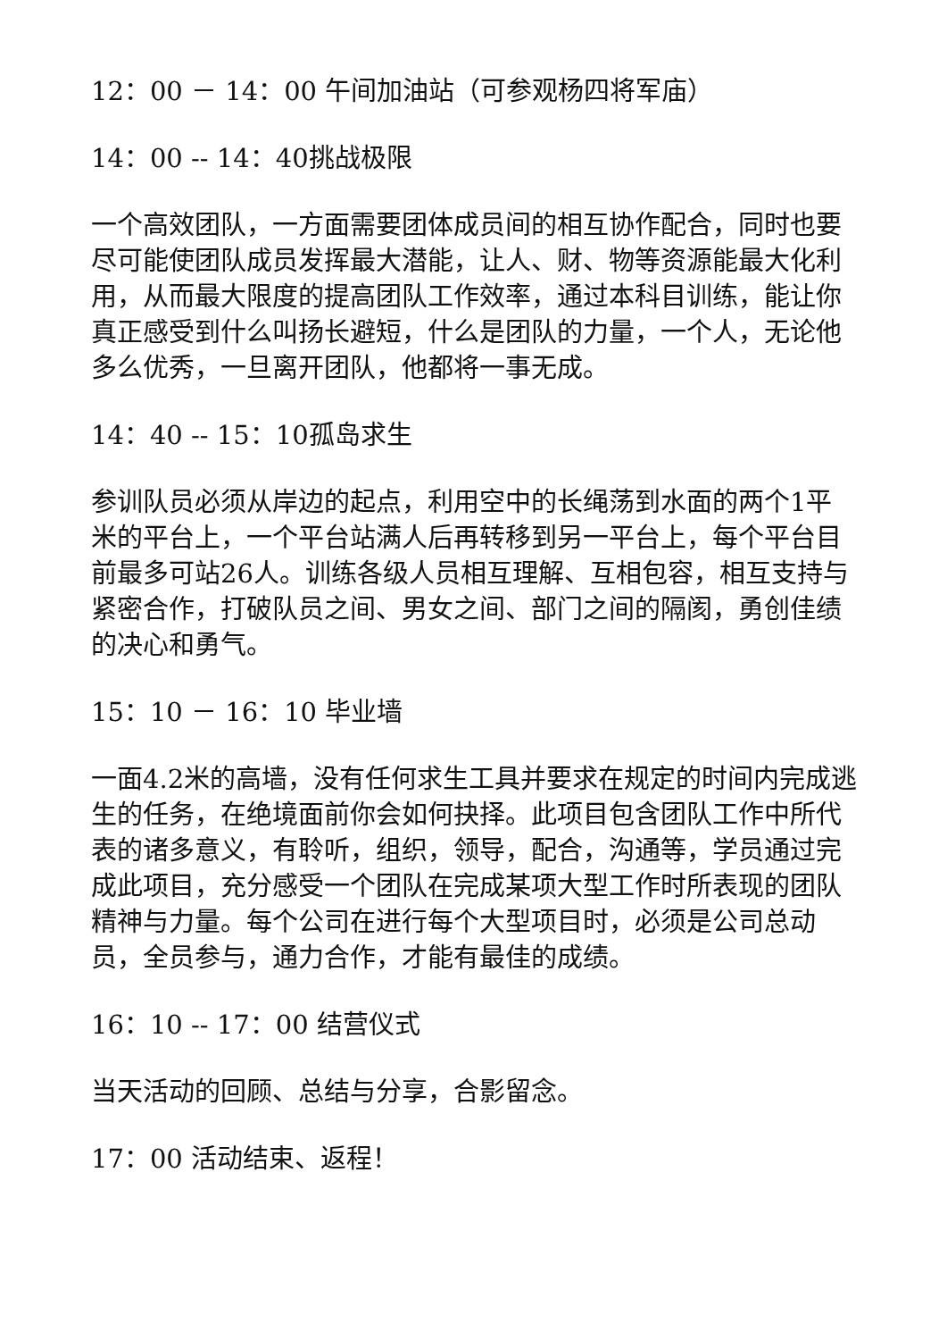12：00 － 14：00 午间加油站（可参观杨四将军庙）
14：00 -- 14：40挑战极限
一个高效团队，一方面需要团体成员间的相互协作配合，同时也要尽可能使团队成员发挥最大潜能，让人、财、物等资源能最大化利用，从而最大限度的提高团队工作效率，通过本科目训练，能让你真正感受到什么叫扬长避短，什么是团队的力量，一个人，无论他多么优秀，一旦离开团队，他都将一事无成。
14：40 -- 15：10孤岛求生
参训队员必须从岸边的起点，利用空中的长绳荡到水面的两个1平米的平台上，一个平台站满人后再转移到另一平台上，每个平台目前最多可站26人。训练各级人员相互理解、互相包容，相互支持与紧密合作，打破队员之间、男女之间、部门之间的隔阂，勇创佳绩的决心和勇气。
15：10 － 16：10 毕业墙
一面4.2米的高墙，没有任何求生工具并要求在规定的时间内完成逃生的任务，在绝境面前你会如何抉择。此项目包含团队工作中所代表的诸多意义，有聆听，组织，领导，配合，沟通等，学员通过完成此项目，充分感受一个团队在完成某项大型工作时所表现的团队精神与力量。每个公司在进行每个大型项目时，必须是公司总动员，全员参与，通力合作，才能有最佳的成绩。
16：10 -- 17：00 结营仪式
当天活动的回顾、总结与分享，合影留念。
17：00 活动结束、返程！